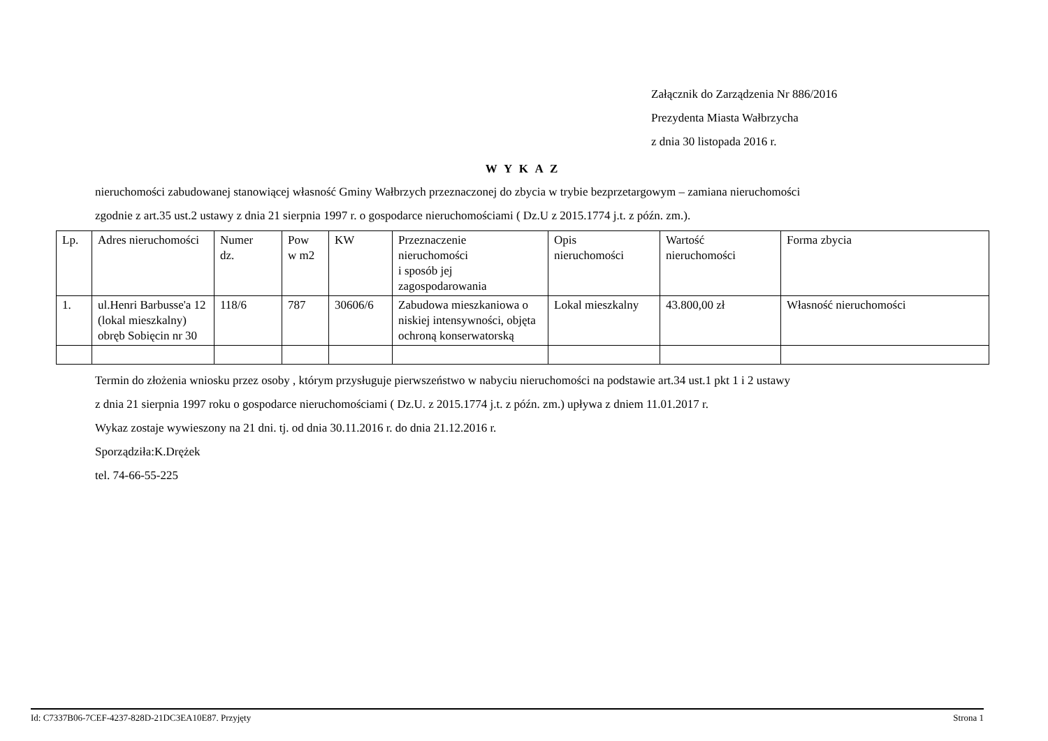Załącznik do Zarządzenia Nr 886/2016
Prezydenta Miasta Wałbrzycha
z dnia 30 listopada 2016 r.
W Y K A Z
nieruchomości zabudowanej stanowiącej własność Gminy Wałbrzych przeznaczonej do zbycia w trybie bezprzetargowym – zamiana nieruchomości
zgodnie z art.35 ust.2 ustawy z dnia 21 sierpnia 1997 r. o gospodarce nieruchomościami ( Dz.U z 2015.1774 j.t. z późn. zm.).
| Lp. | Adres nieruchomości | Numer dz. | Pow w m2 | KW | Przeznaczenie nieruchomości i sposób jej zagospodarowania | Opis nieruchomości | Wartość nieruchomości | Forma zbycia |
| --- | --- | --- | --- | --- | --- | --- | --- | --- |
| 1. | ul.Henri Barbusse'a 12 (lokal mieszkalny) obręb Sobięcin nr 30 | 118/6 | 787 | 30606/6 | Zabudowa mieszkaniowa o niskiej intensywności, objęta ochroną konserwatorską | Lokal mieszkalny | 43.800,00 zł | Własność nieruchomości |
Termin do złożenia wniosku przez osoby , którym przysługuje pierwszeństwo w nabyciu nieruchomości na podstawie art.34 ust.1 pkt 1 i 2 ustawy
z dnia 21 sierpnia 1997 roku o gospodarce nieruchomościami ( Dz.U. z 2015.1774 j.t. z późn. zm.) upływa z dniem 11.01.2017 r.
Wykaz zostaje wywieszony na 21 dni. tj. od dnia 30.11.2016 r. do dnia 21.12.2016 r.
Sporządziła:K.Drężek
tel. 74-66-55-225
Id: C7337B06-7CEF-4237-828D-21DC3EA10E87. Przyjęty Strona 1